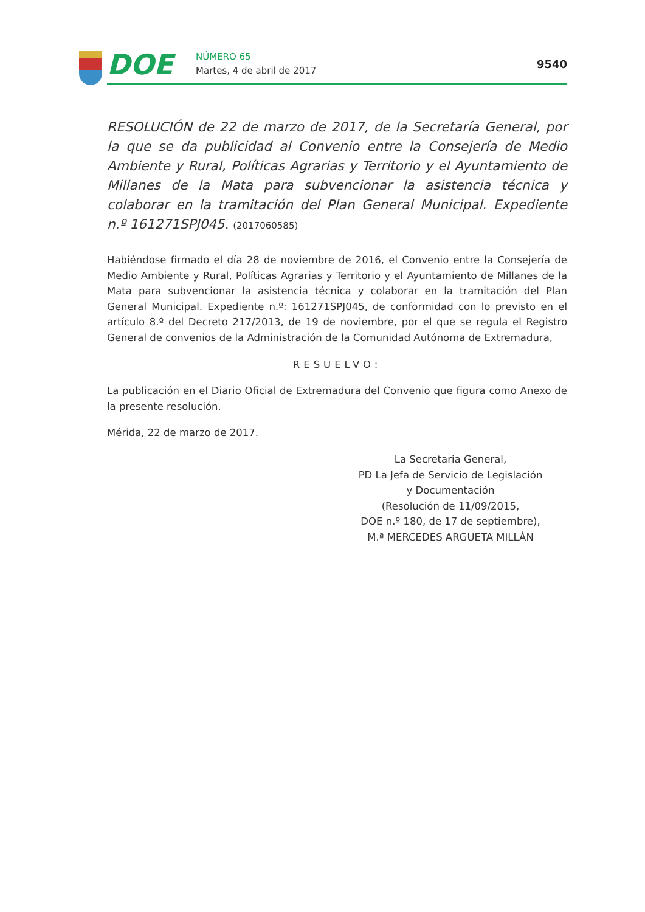DOE
NÚMERO 65
Martes, 4 de abril de 2017
9540
RESOLUCIÓN de 22 de marzo de 2017, de la Secretaría General, por la que se da publicidad al Convenio entre la Consejería de Medio Ambiente y Rural, Políticas Agrarias y Territorio y el Ayuntamiento de Millanes de la Mata para subvencionar la asistencia técnica y colaborar en la tramitación del Plan General Municipal. Expediente n.º 161271SPJ045. (2017060585)
Habiéndose firmado el día 28 de noviembre de 2016, el Convenio entre la Consejería de Medio Ambiente y Rural, Políticas Agrarias y Territorio y el Ayuntamiento de Millanes de la Mata para subvencionar la asistencia técnica y colaborar en la tramitación del Plan General Municipal. Expediente n.º: 161271SPJ045, de conformidad con lo previsto en el artículo 8.º del Decreto 217/2013, de 19 de noviembre, por el que se regula el Registro General de convenios de la Administración de la Comunidad Autónoma de Extremadura,
RESUELVO:
La publicación en el Diario Oficial de Extremadura del Convenio que figura como Anexo de la presente resolución.
Mérida, 22 de marzo de 2017.
La Secretaria General,
PD La Jefa de Servicio de Legislación
y Documentación
(Resolución de 11/09/2015,
DOE n.º 180, de 17 de septiembre),
M.ª MERCEDES ARGUETA MILLÁN